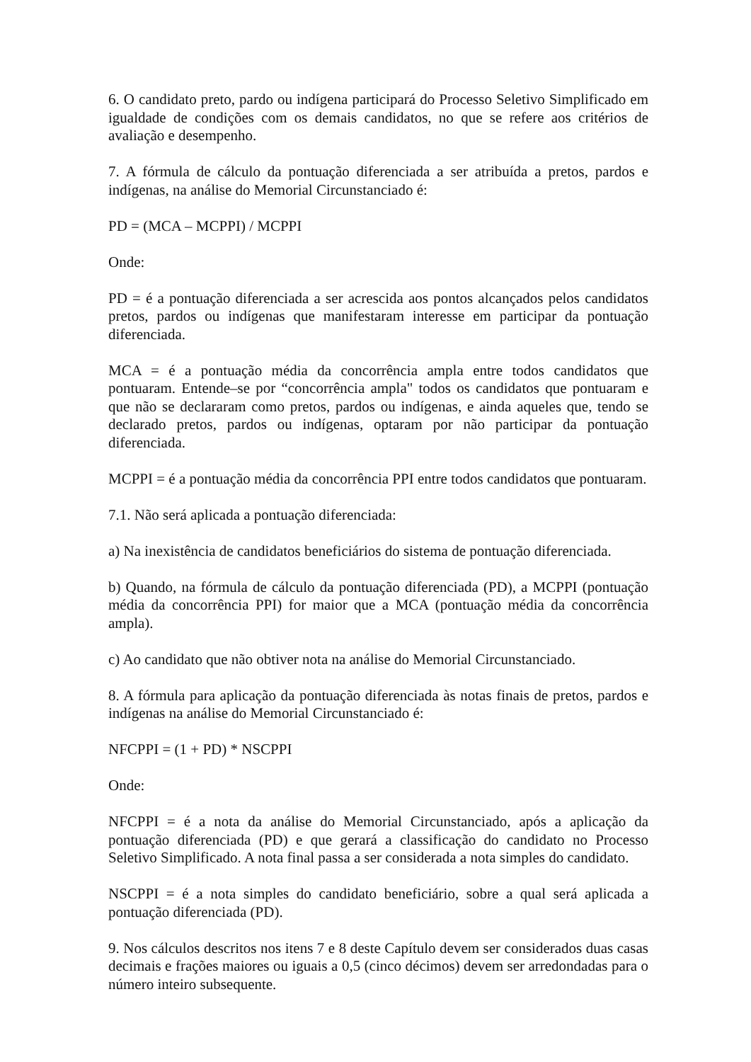6. O candidato preto, pardo ou indígena participará do Processo Seletivo Simplificado em igualdade de condições com os demais candidatos, no que se refere aos critérios de avaliação e desempenho.
7. A fórmula de cálculo da pontuação diferenciada a ser atribuída a pretos, pardos e indígenas, na análise do Memorial Circunstanciado é:
PD = (MCA – MCPPI) / MCPPI
Onde:
PD = é a pontuação diferenciada a ser acrescida aos pontos alcançados pelos candidatos pretos, pardos ou indígenas que manifestaram interesse em participar da pontuação diferenciada.
MCA = é a pontuação média da concorrência ampla entre todos candidatos que pontuaram. Entende–se por “concorrência ampla" todos os candidatos que pontuaram e que não se declararam como pretos, pardos ou indígenas, e ainda aqueles que, tendo se declarado pretos, pardos ou indígenas, optaram por não participar da pontuação diferenciada.
MCPPI = é a pontuação média da concorrência PPI entre todos candidatos que pontuaram.
7.1. Não será aplicada a pontuação diferenciada:
a) Na inexistência de candidatos beneficiários do sistema de pontuação diferenciada.
b) Quando, na fórmula de cálculo da pontuação diferenciada (PD), a MCPPI (pontuação média da concorrência PPI) for maior que a MCA (pontuação média da concorrência ampla).
c) Ao candidato que não obtiver nota na análise do Memorial Circunstanciado.
8. A fórmula para aplicação da pontuação diferenciada às notas finais de pretos, pardos e indígenas na análise do Memorial Circunstanciado é:
NFCPPI = (1 + PD) * NSCPPI
Onde:
NFCPPI = é a nota da análise do Memorial Circunstanciado, após a aplicação da pontuação diferenciada (PD) e que gerará a classificação do candidato no Processo Seletivo Simplificado. A nota final passa a ser considerada a nota simples do candidato.
NSCPPI = é a nota simples do candidato beneficiário, sobre a qual será aplicada a pontuação diferenciada (PD).
9. Nos cálculos descritos nos itens 7 e 8 deste Capítulo devem ser considerados duas casas decimais e frações maiores ou iguais a 0,5 (cinco décimos) devem ser arredondadas para o número inteiro subsequente.